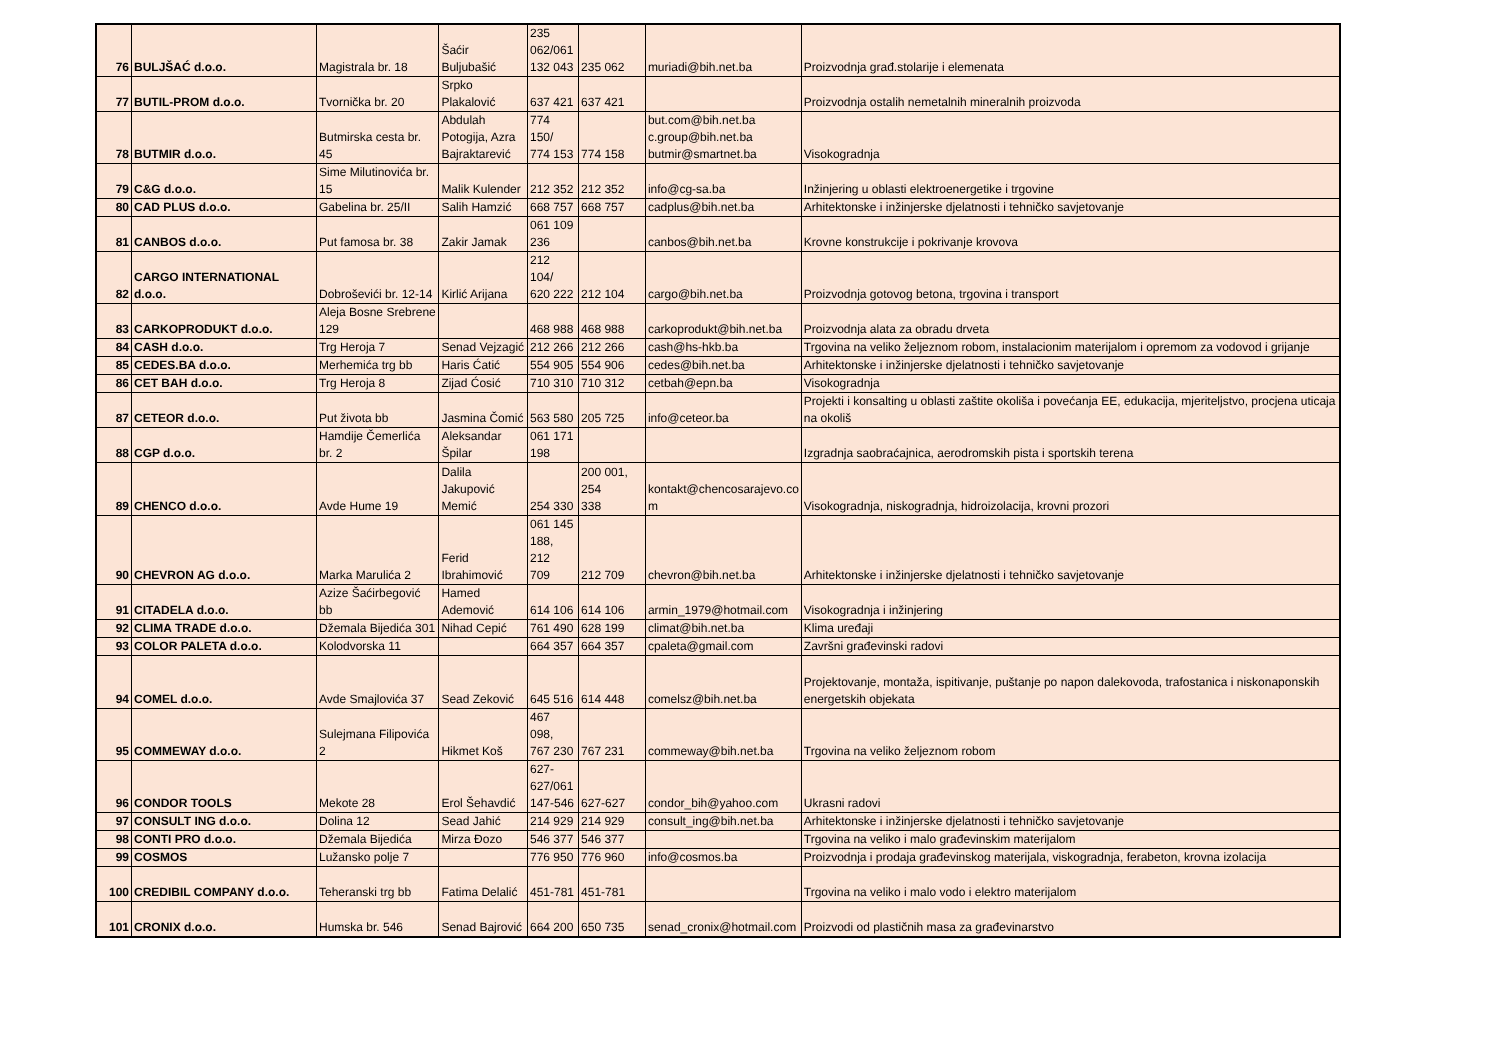| 76 | BULJŠAĆ d.o.o. | Magistrala br. 18 | Šaćir Buljubašić | 235 062/061 132 043 | 235 062 | muriadi@bih.net.ba | Proizvodnja građ.stolarije i elemenata |
| 77 | BUTIL-PROM d.o.o. | Tvornička br. 20 | Srpko Plakalović | 637 421 | 637 421 | | Proizvodnja ostalih nemetalnih mineralnih proizvoda |
| 78 | BUTMIR d.o.o. | Butmirska cesta br. 45 | Abdulah Potogija, Azra Bajraktarević | 774 150/ 774 153 | 774 158 | but.com@bih.net.ba c.group@bih.net.ba butmir@smartnet.ba | Visokogradnja |
| 79 | C&G d.o.o. | Sime Milutinovića br. 15 | Malik Kulender | 212 352 | 212 352 | info@cg-sa.ba | Inžinjering u oblasti elektroenergetike i trgovine |
| 80 | CAD PLUS d.o.o. | Gabelina br. 25/II | Salih Hamzić | 668 757 | 668 757 | cadplus@bih.net.ba | Arhitektonske i inžinjerske djelatnosti i tehničko savjetovanje |
| 81 | CANBOS d.o.o. | Put famosa br. 38 | Zakir Jamak | 061 109 236 | | canbos@bih.net.ba | Krovne konstrukcije i pokrivanje krovova |
| 82 | CARGO INTERNATIONAL d.o.o. | Dobroševići br. 12-14 | Kirlić Arijana | 212 104/ 620 222 | 212 104 | cargo@bih.net.ba | Proizvodnja gotovog betona, trgovina i transport |
| 83 | CARKOPRODUKT d.o.o. | Aleja Bosne Srebrene 129 | | 468 988 | 468 988 | carkoprodukt@bih.net.ba | Proizvodnja alata za obradu drveta |
| 84 | CASH d.o.o. | Trg Heroja 7 | Senad Vejzagić | 212 266 | 212 266 | cash@hs-hkb.ba | Trgovina na veliko željeznom robom, instalacionim materijalom i opremom za vodovod i grijanje |
| 85 | CEDES.BA d.o.o. | Merhemića trg bb | Haris Ćatić | 554 905 | 554 906 | cedes@bih.net.ba | Arhitektonske i inžinjerske djelatnosti i tehničko savjetovanje |
| 86 | CET BAH d.o.o. | Trg Heroja 8 | Zijad Ćosić | 710 310 | 710 312 | cetbah@epn.ba | Visokogradnja |
| 87 | CETEOR d.o.o. | Put života bb | Jasmina Čomić | 563 580 | 205 725 | info@ceteor.ba | Projekti i konsalting u oblasti zaštite okoliša i povećanja EE, edukacija, mjeriteljstvo, procjena uticaja na okoliš |
| 88 | CGP d.o.o. | Hamdije Čemerlića br. 2 | Aleksandar Špilar | 061 171 198 | | | Izgradnja saobraćajnica, aerodromskih pista i sportskih terena |
| 89 | CHENCO d.o.o. | Avde Hume 19 | Dalila Jakupović Memić | 254 330 | 200 001, 254 338 | kontakt@chencosarajevo.co m | Visokogradnja, niskogradnja, hidroizolacija, krovni prozori |
| 90 | CHEVRON AG d.o.o. | Marka Marulića 2 | Ferid Ibrahimović | 061 145 188, 212 709 | 212 709 | chevron@bih.net.ba | Arhitektonske i inžinjerske djelatnosti i tehničko savjetovanje |
| 91 | CITADELA d.o.o. | Azize Šaćirbegović bb | Hamed Ademović | 614 106 | 614 106 | armin_1979@hotmail.com | Visokogradnja i inžinjering |
| 92 | CLIMA TRADE d.o.o. | Džemala Bijedića 301 | Nihad Cepić | 761 490 | 628 199 | climat@bih.net.ba | Klima uređaji |
| 93 | COLOR PALETA d.o.o. | Kolodvorska 11 | | 664 357 | 664 357 | cpaleta@gmail.com | Završni građevinski radovi |
| 94 | COMEL d.o.o. | Avde Smajlovića 37 | Sead Zeković | 645 516 | 614 448 | comelsz@bih.net.ba | Projektovanje, montaža, ispitivanje, puštanje po napon dalekovoda, trafostanica i niskonaponskih energetskih objekata |
| 95 | COMMEWAY d.o.o. | Sulejmana Filipovića 2 | Hikmet Koš | 467 098, 767 230 | 767 231 | commeway@bih.net.ba | Trgovina na veliko željeznom robom |
| 96 | CONDOR TOOLS | Mekote 28 | Erol Šehavdić | 627- 627/061 147-546 | 627-627 | condor_bih@yahoo.com | Ukrasni radovi |
| 97 | CONSULT ING d.o.o. | Dolina 12 | Sead Jahić | 214 929 | 214 929 | consult_ing@bih.net.ba | Arhitektonske i inžinjerske djelatnosti i tehničko savjetovanje |
| 98 | CONTI PRO d.o.o. | Džemala Bijedića | Mirza Đozo | 546 377 | 546 377 | | Trgovina na veliko i malo građevinskim materijalom |
| 99 | COSMOS | Lužansko polje 7 | | 776 950 | 776 960 | info@cosmos.ba | Proizvodnja i prodaja građevinskog materijala, viskogradnja, ferabeton, krovna izolacija |
| 100 | CREDIBIL COMPANY d.o.o. | Teheranski trg bb | Fatima Delalić | 451-781 | 451-781 | | Trgovina na veliko i malo vodo i elektro materijalom |
| 101 | CRONIX d.o.o. | Humska br. 546 | Senad Bajrović | 664 200 | 650 735 | senad_cronix@hotmail.com | Proizvodi od plastičnih masa za građevinarstvo |